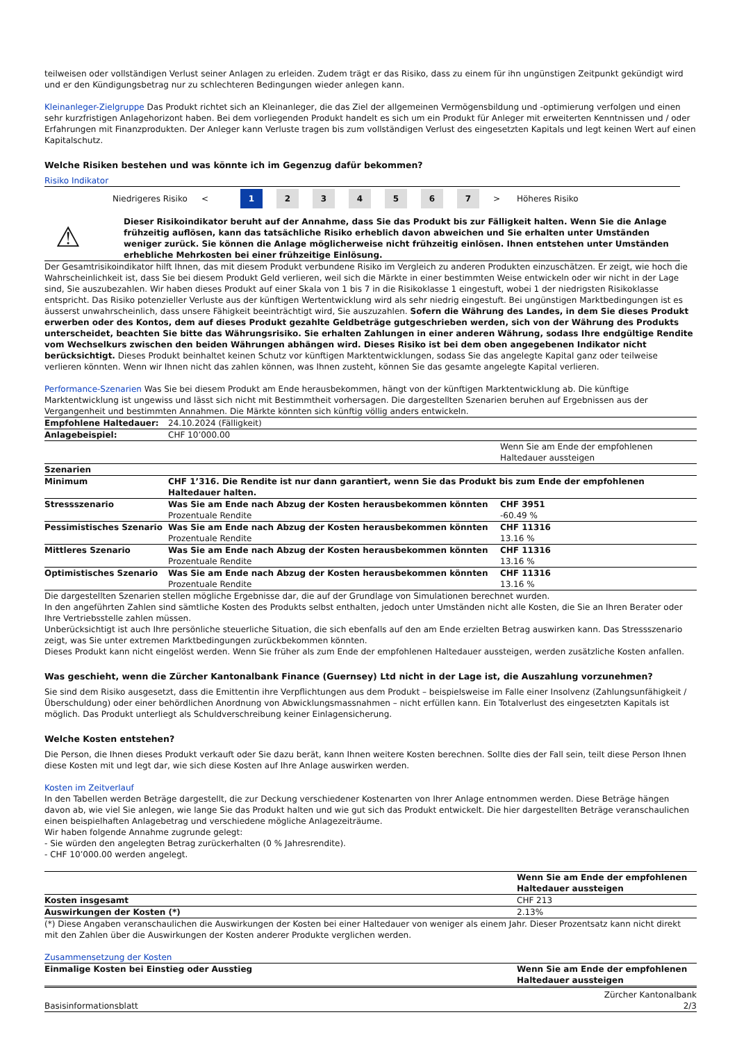teilweisen oder vollständigen Verlust seiner Anlagen zu erleiden. Zudem trägt er das Risiko, dass zu einem für ihn ungünstigen Zeitpunkt gekündigt wird und er den Kündigungsbetrag nur zu schlechteren Bedingungen wieder anlegen kann.
Kleinanleger-Zielgruppe Das Produkt richtet sich an Kleinanleger, die das Ziel der allgemeinen Vermögensbildung und -optimierung verfolgen und einen sehr kurzfristigen Anlagehorizont haben. Bei dem vorliegenden Produkt handelt es sich um ein Produkt für Anleger mit erweiterten Kenntnissen und / oder Erfahrungen mit Finanzprodukten. Der Anleger kann Verluste tragen bis zum vollständigen Verlust des eingesetzten Kapitals und legt keinen Wert auf einen Kapitalschutz.
Welche Risiken bestehen und was könnte ich im Gegenzug dafür bekommen?
Risiko Indikator
Niedrigeres Risiko < 1 234567 > Höheres Risiko
⚠
Dieser Risikoindikator beruht auf der Annahme, dass Sie das Produkt bis zur Fälligkeit halten. Wenn Sie die Anlage frühzeitig auflösen, kann das tatsächliche Risiko erheblich davon abweichen und Sie erhalten unter Umständen weniger zurück. Sie können die Anlage möglicherweise nicht frühzeitig einlösen. Ihnen entstehen unter Umständen erhebliche Mehrkosten bei einer frühzeitige Einlösung.
Der Gesamtrisikoindikator hilft Ihnen, das mit diesem Produkt verbundene Risiko im Vergleich zu anderen Produkten einzuschätzen. Er zeigt, wie hoch die Wahrscheinlichkeit ist, dass Sie bei diesem Produkt Geld verlieren, weil sich die Märkte in einer bestimmten Weise entwickeln oder wir nicht in der Lage sind, Sie auszubezahlen. Wir haben dieses Produkt auf einer Skala von 1 bis 7 in die Risikoklasse 1 eingestuft, wobei 1 der niedrigsten Risikoklasse entspricht. Das Risiko potenzieller Verluste aus der künftigen Wertentwicklung wird als sehr niedrig eingestuft. Bei ungünstigen Marktbedingungen ist es äusserst unwahrscheinlich, dass unsere Fähigkeit beeinträchtigt wird, Sie auszuzahlen. Sofern die Währung des Landes, in dem Sie dieses Produkt erwerben oder des Kontos, dem auf dieses Produkt gezahlte Geldbeträge gutgeschrieben werden, sich von der Währung des Produkts unterscheidet, beachten Sie bitte das Währungsrisiko. Sie erhalten Zahlungen in einer anderen Währung, sodass Ihre endgültige Rendite vom Wechselkurs zwischen den beiden Währungen abhängen wird. Dieses Risiko ist bei dem oben angegebenen Indikator nicht berücksichtigt. Dieses Produkt beinhaltet keinen Schutz vor künftigen Marktentwicklungen, sodass Sie das angelegte Kapital ganz oder teilweise verlieren könnten. Wenn wir Ihnen nicht das zahlen können, was Ihnen zusteht, können Sie das gesamte angelegte Kapital verlieren.
Performance-Szenarien Was Sie bei diesem Produkt am Ende herausbekommen, hängt von der künftigen Marktentwicklung ab. Die künftige Marktentwicklung ist ungewiss und lässt sich nicht mit Bestimmtheit vorhersagen. Die dargestellten Szenarien beruhen auf Ergebnissen aus der Vergangenheit und bestimmten Annahmen. Die Märkte könnten sich künftig völlig anders entwickeln.
| Empfohlene Haltedauer: | 24.10.2024 (Fälligkeit) | |
| Anlagebeispiel: | CHF 10’000.00 | |
| | | Wenn Sie am Ende der empfohlenen Haltedauer aussteigen |
| Szenarien | | |
| Minimum | CHF 1’316. Die Rendite ist nur dann garantiert, wenn Sie das Produkt bis zum Ende der empfohlenen Haltedauer halten. | |
| Stressszenario | Was Sie am Ende nach Abzug der Kosten herausbekommen könnten Prozentuale Rendite | CHF 3951 -60.49 % |
| Pessimistisches Szenario | Was Sie am Ende nach Abzug der Kosten herausbekommen könnten Prozentuale Rendite | CHF 11316 13.16 % |
| Mittleres Szenario | Was Sie am Ende nach Abzug der Kosten herausbekommen könnten Prozentuale Rendite | CHF 11316 13.16 % |
| Optimistisches Szenario | Was Sie am Ende nach Abzug der Kosten herausbekommen könnten Prozentuale Rendite | CHF 11316 13.16 % |
Die dargestellten Szenarien stellen mögliche Ergebnisse dar, die auf der Grundlage von Simulationen berechnet wurden.
In den angeführten Zahlen sind sämtliche Kosten des Produkts selbst enthalten, jedoch unter Umständen nicht alle Kosten, die Sie an Ihren Berater oder Ihre Vertriebsstelle zahlen müssen.
Unberücksichtigt ist auch Ihre persönliche steuerliche Situation, die sich ebenfalls auf den am Ende erzielten Betrag auswirken kann. Das Stressszenario zeigt, was Sie unter extremen Marktbedingungen zurückbekommen könnten.
Dieses Produkt kann nicht eingelöst werden. Wenn Sie früher als zum Ende der empfohlenen Haltedauer aussteigen, werden zusätzliche Kosten anfallen.
Was geschieht, wenn die Zürcher Kantonalbank Finance (Guernsey) Ltd nicht in der Lage ist, die Auszahlung vorzunehmen?
Sie sind dem Risiko ausgesetzt, dass die Emittentin ihre Verpflichtungen aus dem Produkt – beispielsweise im Falle einer Insolvenz (Zahlungsunfähigkeit / Überschuldung) oder einer behördlichen Anordnung von Abwicklungsmassnahmen – nicht erfüllen kann. Ein Totalverlust des eingesetzten Kapitals ist möglich. Das Produkt unterliegt als Schuldverschreibung keiner Einlagensicherung.
Welche Kosten entstehen?
Die Person, die Ihnen dieses Produkt verkauft oder Sie dazu berät, kann Ihnen weitere Kosten berechnen. Sollte dies der Fall sein, teilt diese Person Ihnen diese Kosten mit und legt dar, wie sich diese Kosten auf Ihre Anlage auswirken werden.
Kosten im Zeitverlauf
In den Tabellen werden Beträge dargestellt, die zur Deckung verschiedener Kostenarten von Ihrer Anlage entnommen werden. Diese Beträge hängen davon ab, wie viel Sie anlegen, wie lange Sie das Produkt halten und wie gut sich das Produkt entwickelt. Die hier dargestellten Beträge veranschaulichen einen beispielhaften Anlagebetrag und verschiedene mögliche Anlagezeiträume.
Wir haben folgende Annahme zugrunde gelegt:
- Sie würden den angelegten Betrag zurückerhalten (0 % Jahresrendite).
- CHF 10’000.00 werden angelegt.
| | Wenn Sie am Ende der empfohlenen Haltedauer aussteigen |
| Kosten insgesamt | CHF 213 |
| Auswirkungen der Kosten (*) | 2.13% |
(*) Diese Angaben veranschaulichen die Auswirkungen der Kosten bei einer Haltedauer von weniger als einem Jahr. Dieser Prozentsatz kann nicht direkt mit den Zahlen über die Auswirkungen der Kosten anderer Produkte verglichen werden.
Zusammensetzung der Kosten
| Einmalige Kosten bei Einstieg oder Ausstieg | Wenn Sie am Ende der empfohlenen Haltedauer aussteigen |
| --- | --- |
Basisinformationsblatt Zürcher Kantonalbank
2/3